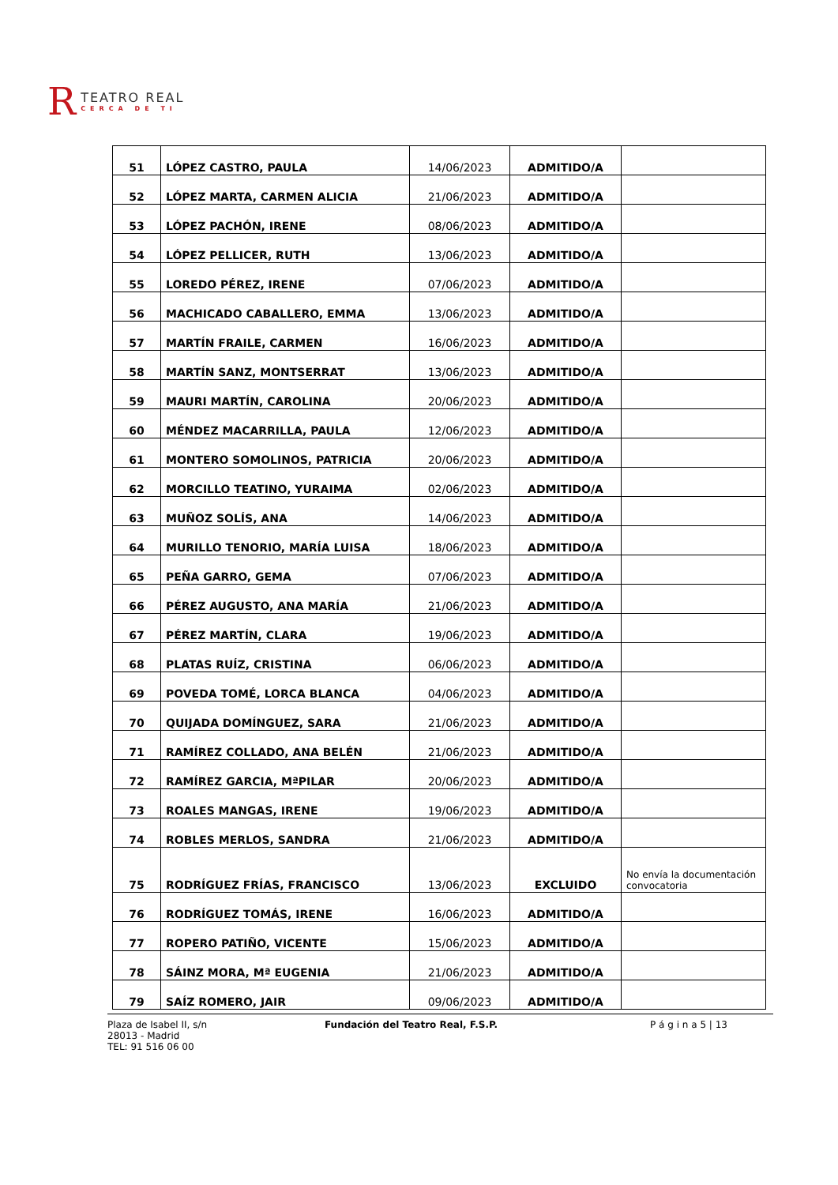R
TEATRO REAL
CERCA DE TI
| 51 | LÓPEZ CASTRO, PAULA | 14/06/2023 | ADMITIDO/A | |
| 52 | LÓPEZ MARTA, CARMEN ALICIA | 21/06/2023 | ADMITIDO/A | |
| 53 | LÓPEZ PACHÓN, IRENE | 08/06/2023 | ADMITIDO/A | |
| 54 | LÓPEZ PELLICER, RUTH | 13/06/2023 | ADMITIDO/A | |
| 55 | LOREDO PÉREZ, IRENE | 07/06/2023 | ADMITIDO/A | |
| 56 | MACHICADO CABALLERO, EMMA | 13/06/2023 | ADMITIDO/A | |
| 57 | MARTÍN FRAILE, CARMEN | 16/06/2023 | ADMITIDO/A | |
| 58 | MARTÍN SANZ, MONTSERRAT | 13/06/2023 | ADMITIDO/A | |
| 59 | MAURI MARTÍN, CAROLINA | 20/06/2023 | ADMITIDO/A | |
| 60 | MÉNDEZ MACARRILLA, PAULA | 12/06/2023 | ADMITIDO/A | |
| 61 | MONTERO SOMOLINOS, PATRICIA | 20/06/2023 | ADMITIDO/A | |
| 62 | MORCILLO TEATINO, YURAIMA | 02/06/2023 | ADMITIDO/A | |
| 63 | MUÑOZ SOLÍS, ANA | 14/06/2023 | ADMITIDO/A | |
| 64 | MURILLO TENORIO, MARÍA LUISA | 18/06/2023 | ADMITIDO/A | |
| 65 | PEÑA GARRO, GEMA | 07/06/2023 | ADMITIDO/A | |
| 66 | PÉREZ AUGUSTO, ANA MARÍA | 21/06/2023 | ADMITIDO/A | |
| 67 | PÉREZ MARTÍN, CLARA | 19/06/2023 | ADMITIDO/A | |
| 68 | PLATAS RUÍZ, CRISTINA | 06/06/2023 | ADMITIDO/A | |
| 69 | POVEDA TOMÉ, LORCA BLANCA | 04/06/2023 | ADMITIDO/A | |
| 70 | QUIJADA DOMÍNGUEZ, SARA | 21/06/2023 | ADMITIDO/A | |
| 71 | RAMÍREZ COLLADO, ANA BELÉN | 21/06/2023 | ADMITIDO/A | |
| 72 | RAMÍREZ GARCIA, MªPILAR | 20/06/2023 | ADMITIDO/A | |
| 73 | ROALES MANGAS, IRENE | 19/06/2023 | ADMITIDO/A | |
| 74 | ROBLES MERLOS, SANDRA | 21/06/2023 | ADMITIDO/A | |
| 75 | RODRÍGUEZ FRÍAS, FRANCISCO | 13/06/2023 | EXCLUIDO | No envía la documentación convocatoria |
| 76 | RODRÍGUEZ TOMÁS, IRENE | 16/06/2023 | ADMITIDO/A | |
| 77 | ROPERO PATIÑO, VICENTE | 15/06/2023 | ADMITIDO/A | |
| 78 | SÁINZ MORA, Mª EUGENIA | 21/06/2023 | ADMITIDO/A | |
| 79 | SAÍZ ROMERO, JAIR | 09/06/2023 | ADMITIDO/A | |
Plaza de Isabel II, s/n
28013 - Madrid
TEL: 91 516 06 00
Fundación del Teatro Real, F.S.P. P á g i n a 5 | 13